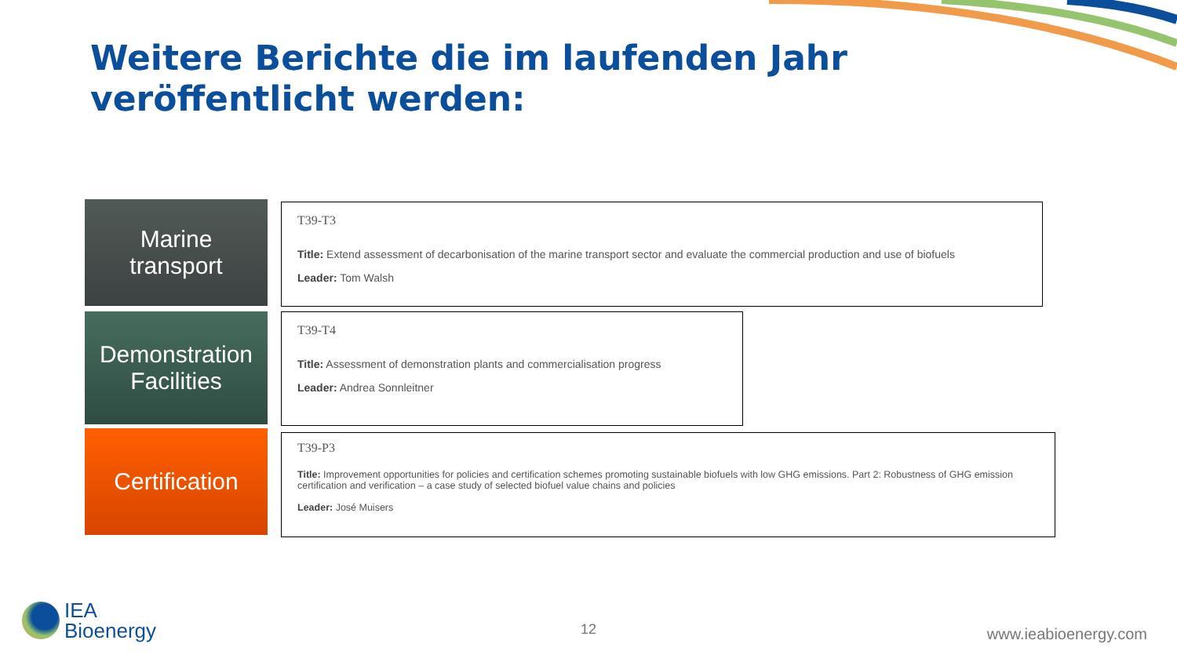Weitere Berichte die im laufenden Jahr veröffentlicht werden:
Marine
transport
T39-T3
Title: Extend assessment of decarbonisation of the marine transport sector and evaluate the commercial production and use of biofuels
Leader: Tom Walsh
Demonstration
Facilities
T39-T4
Title: Assessment of demonstration plants and commercialisation progress
Leader: Andrea Sonnleitner
Certification
T39-P3
Title: Improvement opportunities for policies and certification schemes promoting sustainable biofuels with low GHG emissions. Part 2: Robustness of GHG emission certification and verification – a case study of selected biofuel value chains and policies
Leader: José Muisers
IEA
Bioenergy
12 www.ieabioenergy.com